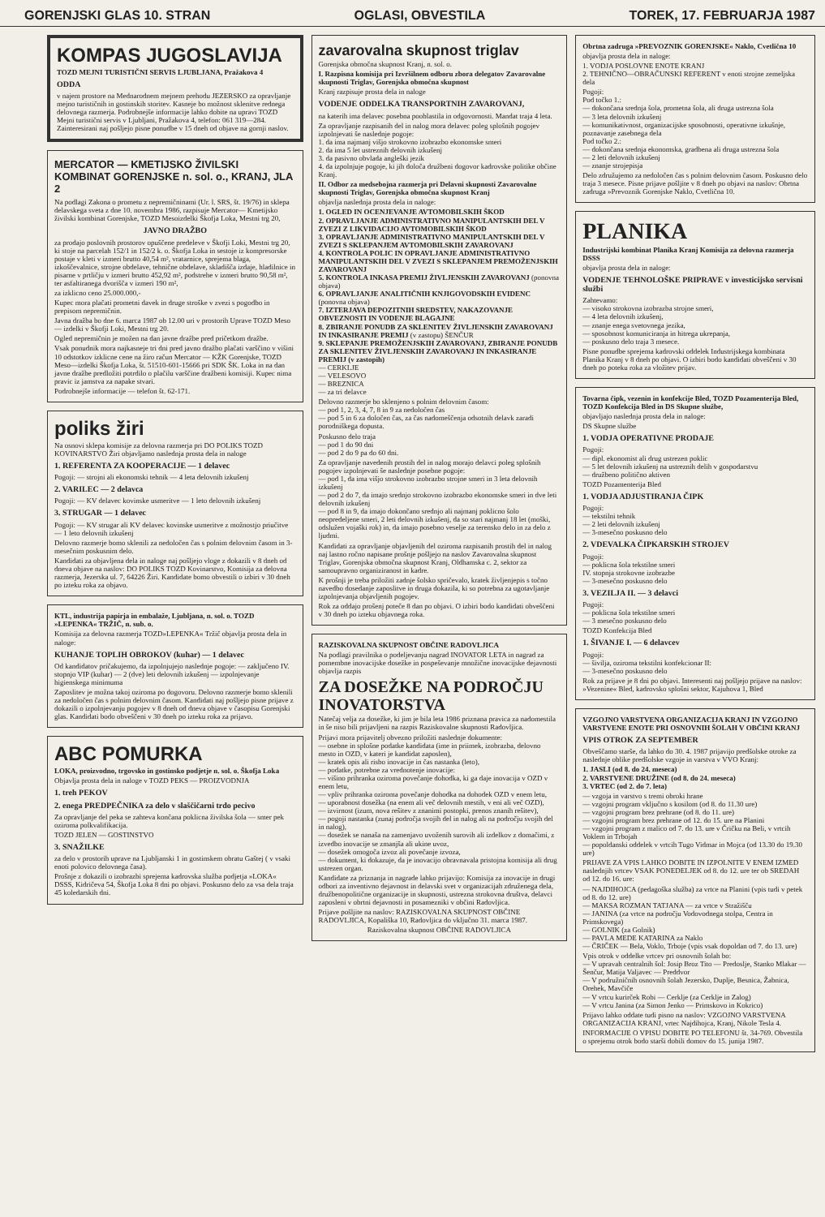GORENJSKI GLAS 10. STRAN OGLASI, OBVESTILA TOREK, 17. FEBRUARJA 1987
KOMPAS JUGOSLAVIJA
TOZD MEJNI TURISTIČNI SERVIS LJUBLJANA, Pražakova 4
ODDA
v najem prostore na Mednarodnem mejnem prehodu JEZERSKO za opravljanje mejno turističnih in gostinskih storitev. Kasneje bo možnost sklenitve rednega delovnega razmerja. Podrobnejše informacije lahko dobite na upravi TOZD Mejni turistični servis v Ljubljani, Pražakova 4, telefon: 061 319—284. Zainteresirani naj pošljejo pisne ponudbe v 15 dneh od objave na gornji naslov.
MERCATOR — KMETIJSKO ŽIVILSKI KOMBINAT GORENJSKE n. sol. o., KRANJ, JLA 2
Na podlagi Zakona o prometu z nepremičninami (Ur. l. SRS, št. 19/76) in sklepa delavskega sveta z dne 10. novembra 1986, razpisuje Mercator— Kmetijsko živilski kombinat Gorenjske, TOZD Mesoizdelki Škofja Loka, Mestni trg 20,
JAVNO DRAŽBO
za prodajo poslovnih prostorov opuščene predeleve v Škofji Loki, Mestni trg 20, ki stoje na parcelah 152/1 in 152/2 k. o. Škofja Loka in sestoje iz kompresorske postaje v kleti v izmeri brutto 40,54 m², vratarnice, sprejema blaga, izkoščevalnice, strojne obdelave, tehnične obdelave, skladišča izdaje, hladilnice in pisarne v prtličju v izmeri brutto 452,92 m², podstrehe v izmeri brutto 90,58 m², ter asfaltiranega dvorišča v izmeri 190 m²,
za izklicno ceno 25.000.000,-
Kupec mora plačati prometni davek in druge stroške v zvezi s pogodbo in prepisom nepremičnin.
Javna dražba bo dne 6. marca 1987 ob 12.00 uri v prostorih Uprave TOZD Meso— izdelki v Škofji Loki, Mestni trg 20.
Ogled nepremičnin je možen na dan javne dražbe pred pričetkom dražbe.
Vsak ponudnik mora najkasneje tri dni pred javno dražbo plačati varščino v višini 10 odstotkov izklicne cene na žiro račun Mercator — KŽK Gorenjske, TOZD Meso—izdelki Škofja Loka, št. 51510-601-15666 pri SDK ŠK. Loka in na dan javne dražbe predložiti potrdilo o plačilu varščine dražbeni komisiji. Kupec nima pravic iz jamstva za napake stvari.
Podrobnejše informacije — telefon št. 62-171.
poliks žiri
Na osnovi sklepa komisije za delovna razmerja pri DO POLIKS TOZD KOVINARSTVO Žiri objavljamo naslednja prosta dela in naloge
1. REFERENTA ZA KOOPERACIJE — 1 delavec
Pogoji: — strojni ali ekonomski tehnik — 4 leta delovnih izkušenj
2. VARILEC — 2 delavca
Pogoji: — KV delavec kovinske usmeritve — 1 leto delovnih izkušenj
3. STRUGAR — 1 delavec
Pogoji: — KV strugar ali KV delavec kovinske usmeritve z možnostjo priučitve — 1 leto delovnih izkušenj
Delovno razmerje bomo sklenili za nedoločen čas s polnim delovnim časom in 3-mesečnim poskusnim delo.
Kandidati za objavljena dela in naloge naj pošljejo vloge z dokazili v 8 dneh od dneva objave na naslov: DO POLIKS TOZD Kovinarstvo, Komisija za delovna razmerja, Jezerska ul. 7, 64226 Žiri. Kandidate bomo obvestili o izbiri v 30 dneh po izteku roka za objavo.
KTL, industrija papirja in embalaže, Ljubljana, n. sol. o. TOZD »LEPENKA« TRŽIČ, n. sub. o.
Komisija za delovna razmerja TOZD»LEPENKA« Tržič objavlja prosta dela in naloge:
KUHANJE TOPLIH OBROKOV (kuhar) — 1 delavec
Od kandidatov pričakujemo, da izpolnjujejo naslednje pogoje: — zaključeno IV. stopnjo VIP (kuhar) — 2 (dve) leti delovnih izkušenj — izpolnjevanje higienskega minimuma
Zaposlitev je možna takoj oziroma po dogovoru. Delovno razmerje bomo sklenili za nedoločen čas s polnim delovnim časom. Kandidati naj pošljejo pisne prijave z dokazili o izpolnjevanju pogojev v 8 dneh od dneva objave v časopisu Gorenjski glas. Kandidati bodo obveščeni v 30 dneh po izteku roka za prijavo.
ABC POMURKA
LOKA, proizvodno, trgovsko in gostinsko podjetje n. sol. o. Škofja Loka
Objavlja prosta dela in naloge v TOZD PEKS — PROIZVODNJA
1. treh PEKOV
2. enega PREDPEČNIKA za delo v slaščičarni trdo pecivo
Za opravljanje del peka se zahteva končana poklicna živilska šola — smer pek oziroma polkvalifikacija.
TOZD JELEN — GOSTINSTVO
3. SNAŽILKE
za delo v prostorih uprave na Ljubljanski 1 in gostinskem obratu Gaštej ( v vsaki enoti polovico delovnega časa).
Prošnje z dokazili o izobrazbi sprejema kadrovska služba podjetja »LOKA« DSSS, Kidričeva 54, Škofja Loka 8 dni po objavi. Poskusno delo za vsa dela traja 45 koledarskih dni.
zavarovalna skupnost triglav
Gorenjska območna skupnost Kranj, n. sol. o.
I. Razpisna komisija pri Izvršilnem odboru zbora delegatov Zavarovalne skupnosti Triglav, Gorenjska območna skupnost
Kranj razpisuje prosta dela in naloge
VODENJE ODDELKA TRANSPORTNIH ZAVAROVANJ,
na katerih ima delavec posebna pooblastila in odgovornosti. Mandat traja 4 leta.
Za opravljanje razpisanih del in nalog mora delavec poleg splošnih pogojev izpolnjevati še naslednje pogoje:
1. da ima najmanj višjo strokovno izobrazbo ekonomske smeri
2. da ima 5 let ustreznih delovnih izkušenj
3. da pasivno obvlada angleški jezik
4. da izpolnjuje pogoje, ki jih določa družbeni dogovor kadrovske politike občine Kranj.
II. Odbor za medsebojna razmerja pri Delavni skupnosti Zavarovalne skupnosti Triglav, Gorenjska območna skupnost Kranj
objavlja naslednja prosta dela in naloge:
1. OGLED IN OCENJEVANJE AVTOMOBILSKIH ŠKOD
2. OPRAVLJANJE ADMINISTRATIVNO MANIPULANTSKIH DEL V ZVEZI Z LIKVIDACIJO AVTOMOBILSKIH ŠKOD
3. OPRAVLJANJE ADMINISTRATIVNO MANIPULANTSKIH DEL V ZVEZI S SKLEPANJEM AVTOMOBILSKIH ZAVAROVANJ
4. KONTROLA POLIC IN OPRAVLJANJE ADMINISTRATIVNO MANIPULANTSKIH DEL V ZVEZI S SKLEPANJEM PREMOŽENJSKIH ZAVAROVANJ
5. KONTROLA INKASA PREMIJ ŽIVLJENSKIH ZAVAROVANJ (ponovna objava)
6. OPRAVLJANJE ANALITIČNIH KNJIGOVODSKIH EVIDENC (ponovna objava)
7. IZTERJAVA DEPOZITNIH SREDSTEV, NAKAZOVANJE OBVEZNOSTI IN VODENJE BLAGAJNE
8. ZBIRANJE PONUDB ZA SKLENITEV ŽIVLJENSKIH ZAVAROVANJ IN INKASIRANJE PREMIJ (v zastopu) ŠENČUR
9. SKLEPANJE PREMOŽENJSKIH ZAVAROVANJ, ZBIRANJE PONUDB ZA SKLENITEV ŽIVLJENSKIH ZAVAROVANJ IN INKASIRANJE PREMIJ (v zastopih)
— CERKLJE
— VELESOVO
— BREZNICA
— za tri delavce
Delovno razmerje bo sklenjeno s polnim delovnim časom:
— pod 1, 2, 3, 4, 7, 8 in 9 za nedoločen čas
— pod 5 in 6 za določen čas, za čas nadomeščenja odsotnih delavk zaradi porodniškega dopusta.
Poskusno delo traja
— pod 1 do 90 dni
— pod 2 do 9 pa do 60 dni.
Za opravljanje navedenih prostih del in nalog morajo delavci poleg splošnih pogojev izpolnjevati še naslednje posebne pogoje:
— pod 1, da ima višjo strokovno izobrazbo strojne smeri in 3 leta delovnih izkušenj
— pod 2 do 7, da imajo srednjo strokovno izobrazbo ekonomske smeri in dve leti delovnih izkušenj
— pod 8 in 9, da imajo dokončano srednjo ali najmanj poklicno šolo neopredeljene smeri, 2 leti delovnih izkušenj, da so stari najmanj 18 let (moški, odslužen vojaški rok) in, da imajo posebno veselje za terensko delo in za delo z ljudmi.
Kandidati za opravljanje objavljenih del oziroma razpisanih prostih del in nalog naj lastno ročno napisane prošnje pošljejo na naslov Zavarovalna skupnost Triglav, Gorenjska območna skupnost Kranj, Oldhamska c. 2, sektor za samoupravno organiziranost in kadre.
K prošnji je treba priložiti zadnje šolsko spričevalo, kratek življenjepis s točno navedbo dosedanje zaposlitve in druga dokazila, ki so potrebna za ugotavljanje izpolnjevanja objavljenih pogojev.
Rok za oddajo prošenj poteče 8 dan po objavi. O izbiri bodo kandidati obveščeni v 30 dneh po izteku objavnega roka.
RAZISKOVALNA SKUPNOST OBČINE RADOVLJICA
Na podlagi pravilnika o podeljevanju nagrad INOVATOR LETA in nagrad za pomembne inovacijske dosežke in pospeševanje množične inovacijske dejavnosti objavlja razpis
ZA DOSEŽKE NA PODROČJU INOVATORSTVA
Natečaj velja za dosežke, ki jim je bila leta 1986 priznana pravica za nadomestila in še niso bili prijavljeni na razpis Raziskovalne skupnosti Radovljica.
Prijavi mora prijavitelj obvezno priložiti naslednje dokumente:
— osebne in splošne podatke kandidata (ime in priimek, izobrazba, delovno mesto in OZD, v kateri je kandidat zaposlen),
— kratek opis ali risbo inovacije in čas nastanka (leto),
— podatke, potrebne za vrednotenje inovacije:
— višino prihranka oziroma povečanje dohodka, ki ga daje inovacija v OZD v enem letu,
— vpliv prihranka oziroma povečanje dohodka na dohodek OZD v enem letu,
— uporabnost dosežka (na enem ali več delovnih mestih, v eni ali več OZD),
— izvirnost (izum, nova rešitev z znanimi postopki, prenos znanih rešitev),
— pogoji nastanka (zunaj področja svojih del in nalog ali na področju svojih del in nalog),
— dosežek se nanaša na zamenjavo uvoženih surovih ali izdelkov z domačimi, z izvedbo inovacije se zmanjša ali ukine uvoz,
— dosežek omogoča izvoz ali povečanje izvoza,
— dokument, ki dokazuje, da je inovacijo obravnavala pristojna komisija ali drug ustrezen organ.
Kandidate za priznanja in nagrade lahko prijavijo: Komisija za inovacije in drugi odbori za inventivno dejavnost in delavski svet v organizacijah združenega dela, družbenopolitične organizacije in skupnosti, ustrezna strokovna društva, delavci zaposleni v obrtni dejavnosti in posamezniki v občini Radovljica.
Prijave pošljite na naslov: RAZISKOVALNA SKUPNOST OBČINE RADOVLJICA, Kopališka 10, Radovljica do vključno 31. marca 1987.
Raziskovalna skupnost OBČINE RADOVLJICA
Obrtna zadruga »PREVOZNIK GORENJSKE« Naklo, Cvetlična 10
objavlja prosta dela in naloge:
1. VODJA POSLOVNE ENOTE KRANJ
2. TEHNIČNO—OBRAČUNSKI REFERENT v enoti strojne zemeljska dela
Pogoji:
Pod točko 1.:
— dokončana srednja šola, prometna šola, ali druga ustrezna šola
— 3 leta delovnih izkušenj
— komunikativnost, organizacijske sposobnosti, operativne izkušnje, poznavanje zasebnega dela
Pod točko 2.:
— dokončana srednja ekonomska, gradbena ali druga ustrezna šola
— 2 leti delovnih izkušenj
— znanje strojepisja
Delo združujemo za nedoločen čas s polnim delovnim časom. Poskusno delo traja 3 mesece. Pisne prijave pošljite v 8 dneh po objavi na naslov: Obrtna zadruga »Prevoznik Gorenjske Naklo, Cvetlična 10.
PLANIKA
Industrijski kombinat Planika Kranj Komisija za delovna razmerja DSSS
objavlja prosta dela in naloge:
VODENJE TEHNOLOŠKE PRIPRAVE v investicijsko servisni službi
Zahtevamo:
— visoko strokovna izobrazba strojne smeri,
— 4 leta delovnih izkušenj,
— znanje enega svetovnega jezika,
— sposobnost komuniciranja in hitrega ukrepanja,
— poskusno delo traja 3 mesece.
Pisne ponudbe sprejema kadrovski oddelek Industrijskega kombinata Planika Kranj v 8 dneh po objavi. O izbiri bodo kandidati obveščeni v 30 dneh po poteku roka za vložitev prijav.
Tovarna čipk, vezenin in konfekcije Bled, TOZD Pozamenterija Bled, TOZD Konfekcija Bled in DS Skupne službe,
objavljajo naslednja prosta dela in naloge:
DS Skupne službe
1. VODJA OPERATIVNE PRODAJE
Pogoji:
— dipl. ekonomist ali drug ustrezen poklic
— 5 let delovnih izkušenj na ustreznih delih v gospodarstvu
— družbeno politično aktiven
TOZD Pozamenterija Bled
1. VODJA ADJUSTIRANJA ČIPK
Pogoji:
— tekstilni tehnik
— 2 leti delovnih izkušenj
— 3-mesečno poskusno delo
2. VDEVALKA ČIPKARSKIH STROJEV
Pogoji:
— poklicna šola tekstilne smeri
IV. stopnja strokovne izobrazbe
— 3-mesečno poskusno delo
3. VEZILJA II. — 3 delavci
Pogoji:
— poklicna šola tekstilne smeri
— 3 mesečno poskusno delo
TOZD Konfekcija Bled
1. ŠIVANJE I. — 6 delavcev
Pogoji:
— šivilja, oziroma tekstilni konfekcionar II:
— 3-mesečno poskusno delo
Rok za prijave je 8 dni po objavi. Interesenti naj pošljejo prijave na naslov: »Vezenine« Bled, kadrovsko splošni sektor, Kajuhova 1, Bled
VZGOJNO VARSTVENA ORGANIZACIJA KRANJ IN VZGOJNO VARSTVENE ENOTE PRI OSNOVNIH ŠOLAH V OBČINI KRANJ
VPIS OTROK ZA SEPTEMBER
Obveščamo starše, da lahko do 30. 4. 1987 prijavijo predšolske otroke za naslednje oblike predšolske vzgoje in varstva v VVO Kranj:
1. JASLI (od 8. do 24. meseca)
2. VARSTVENE DRUŽINE (od 8. do 24. meseca)
3. VRTEC (od 2. do 7. leta)
— vzgoja in varstvo s tremi obroki hrane
— vzgojni program vključno s kosilom (od 8. do 11.30 ure)
— vzgojni program brez prehrane (od 8. do 11. ure)
— vzgojni program brez prehrane od 12. do 15. ure na Planini
— vzgojni program z malico od 7. do 13. ure v Čričku na Beli, v vrtcih Voklem in Trbojah
— popoldanski oddelek v vrtcih Tugo Vidmar in Mojca (od 13.30 do 19.30 ure)
PRIJAVE ZA VPIS LAHKO DOBITE IN IZPOLNITE V ENEM IZMED naslednjih vrtcev VSAK PONEDELJEK od 8. do 12. ure ter ob SREDAH od 12. do 16. ure:
— NAJDIHOJCA (pedagoška služba) za vrtce na Planini (vpis tudi v petek od 8. do 12. ure)
— MAKSA ROZMAN TATJANA — za vrtce v Stražišču
— JANINA (za vrtce na področju Vodovodnega stolpa, Centra in Primskovega)
— GOLNIK (za Golnik)
— PAVLA MEDE KATARINA za Naklo
— ČRIČEK — Bela, Voklo, Trboje (vpis vsak dopoldan od 7. do 13. ure)
Vpis otrok v oddelke vrtcev pri osnovnih šolah bo:
— V upravah centralnih šol: Josip Broz Tito — Predoslje, Stanko Mlakar — Šenčur, Matija Valjavec — Preddvor
— V podružničnih osnovnih šolah Jezersko, Duplje, Besnica, Žabnica, Orehek, Mavčiče
— V vrtcu kurirček Robi — Cerklje (za Cerklje in Zalog)
— V vrtcu Janina (za Simon Jenko — Primskovo in Kokrico)
Prijavo lahko oddate tudi pisno na naslov: VZGOJNO VARSTVENA ORGANIZACIJA KRANJ, vrtec Najdihojca, Kranj, Nikole Tesla 4.
INFORMACIJE O VPISU DOBITE PO TELEFONU št. 34-769. Obvestila o sprejemu otrok bodo starši dobili domov do 15. junija 1987.